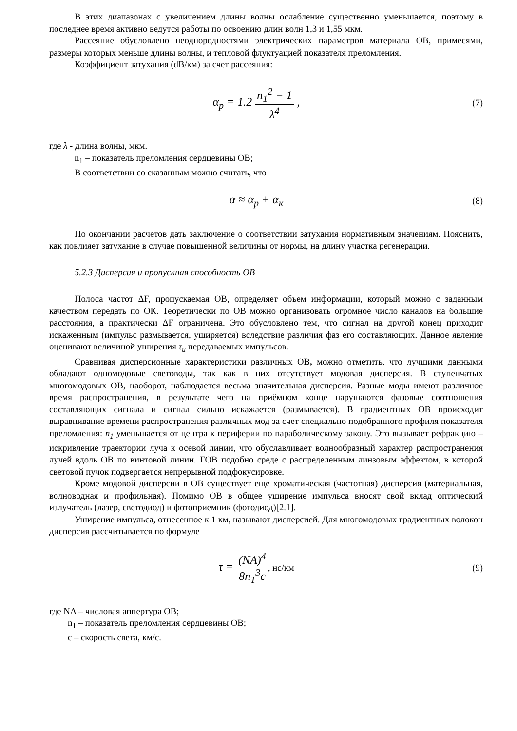В этих диапазонах с увеличением длины волны ослабление существенно уменьшается, поэтому в последнее время активно ведутся работы по освоению длин волн 1,3 и 1,55 мкм.
Рассеяние обусловлено неоднородностями электрических параметров материала ОВ, примесями, размеры которых меньше длины волны, и тепловой флуктуацией показателя преломления.
Коэффициент затухания (dB/км) за счет рассеяния:
α<sub>p</sub> = 1.2 n<sub>1</sub><sup>2</sup> − 1 λ<sup>4</sup> ,
(7)
где λ - длина волны, мкм.
n<sub>1</sub> – показатель преломления сердцевины ОВ;
В соответствии со сказанным можно считать, что
α ≈ α<sub>p</sub> + α<sub>к</sub>
(8)
По окончании расчетов дать заключение о соответствии затухания нормативным значениям. Пояснить, как повлияет затухание в случае повышенной величины от нормы, на длину участка регенерации.
5.2.3 Дисперсия и пропускная способность ОВ
Полоса частот ΔF, пропускаемая ОВ, определяет объем информации, который можно с заданным качеством передать по ОК. Теоретически по ОВ можно организовать огромное число каналов на большие расстояния, а практически ΔF ограничена. Это обусловлено тем, что сигнал на другой конец приходит искаженным (импульс размывается, уширяется) вследствие различия фаз его составляющих. Данное явление оценивают величиной уширения τ<sub>и</sub> передаваемых импульсов.
Сравнивая дисперсионные характеристики различных ОВ, можно отметить, что лучшими данными обладают одномодовые световоды, так как в них отсутствует модовая дисперсия. В ступенчатых многомодовых ОВ, наоборот, наблюдается весьма значительная дисперсия. Разные моды имеют различное время распространения, в результате чего на приёмном конце нарушаются фазовые соотношения составляющих сигнала и сигнал сильно искажается (размывается). В градиентных ОВ происходит выравнивание времени распространения различных мод за счет специально подобранного профиля показателя преломления: n<sub>1</sub> уменьшается от центра к периферии по параболическому закону. Это вызывает рефракцию – искривление траектории луча к осевой линии, что обуславливает волнообразный характер распространения лучей вдоль ОВ по винтовой линии. ГОВ подобно среде с распределенным линзовым эффектом, в которой световой пучок подвергается непрерывной подфокусировке.
Кроме модовой дисперсии в ОВ существует еще хроматическая (частотная) дисперсия (материальная, волноводная и профильная). Помимо ОВ в общее уширение импульса вносят свой вклад оптический излучатель (лазер, светодиод) и фотоприемник (фотодиод)[2.1].
Уширение импульса, отнесенное к 1 км, называют дисперсией. Для многомодовых градиентных волокон дисперсия рассчитывается по формуле
τ = (NA)<sup>4</sup> 8n<sub>1</sub><sup>3</sup>c, нс/км (9)
где NA – числовая аппертура ОВ;
n<sub>1</sub> – показатель преломления сердцевины ОВ;
c – скорость света, км/с.